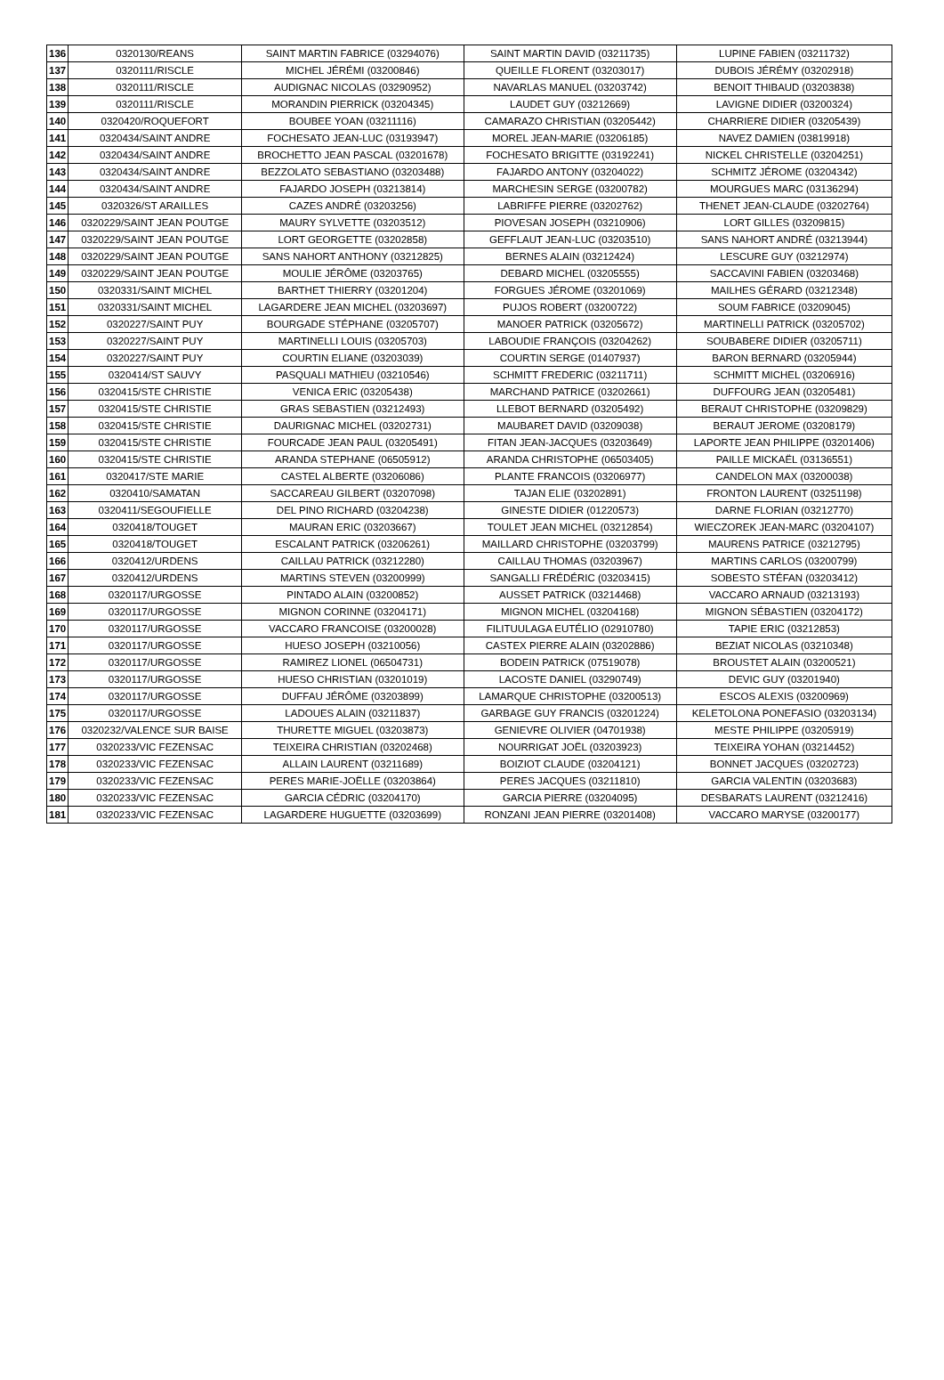| 136 | 0320130/REANS | SAINT MARTIN FABRICE (03294076) | SAINT MARTIN DAVID (03211735) | LUPINE FABIEN (03211732) |
| 137 | 0320111/RISCLE | MICHEL JÉRÉMI (03200846) | QUEILLE FLORENT (03203017) | DUBOIS JÉRÉMY (03202918) |
| 138 | 0320111/RISCLE | AUDIGNAC NICOLAS (03290952) | NAVARLAS MANUEL (03203742) | BENOIT THIBAUD (03203838) |
| 139 | 0320111/RISCLE | MORANDIN PIERRICK (03204345) | LAUDET GUY (03212669) | LAVIGNE DIDIER (03200324) |
| 140 | 0320420/ROQUEFORT | BOUBEE YOAN (03211116) | CAMARAZO CHRISTIAN (03205442) | CHARRIERE DIDIER (03205439) |
| 141 | 0320434/SAINT ANDRE | FOCHESATO JEAN-LUC (03193947) | MOREL JEAN-MARIE (03206185) | NAVEZ DAMIEN (03819918) |
| 142 | 0320434/SAINT ANDRE | BROCHETTO JEAN PASCAL (03201678) | FOCHESATO BRIGITTE (03192241) | NICKEL CHRISTELLE (03204251) |
| 143 | 0320434/SAINT ANDRE | BEZZOLATO SEBASTIANO (03203488) | FAJARDO ANTONY (03204022) | SCHMITZ JÉROME (03204342) |
| 144 | 0320434/SAINT ANDRE | FAJARDO JOSEPH (03213814) | MARCHESIN SERGE (03200782) | MOURGUES MARC (03136294) |
| 145 | 0320326/ST ARAILLES | CAZES ANDRÉ (03203256) | LABRIFFE PIERRE (03202762) | THENET JEAN-CLAUDE (03202764) |
| 146 | 0320229/SAINT JEAN POUTGE | MAURY SYLVETTE (03203512) | PIOVESAN JOSEPH (03210906) | LORT GILLES (03209815) |
| 147 | 0320229/SAINT JEAN POUTGE | LORT GEORGETTE (03202858) | GEFFLAUT JEAN-LUC (03203510) | SANS NAHORT ANDRÉ (03213944) |
| 148 | 0320229/SAINT JEAN POUTGE | SANS NAHORT ANTHONY (03212825) | BERNES ALAIN (03212424) | LESCURE GUY (03212974) |
| 149 | 0320229/SAINT JEAN POUTGE | MOULIE JÉRÔME (03203765) | DEBARD MICHEL (03205555) | SACCAVINI FABIEN (03203468) |
| 150 | 0320331/SAINT MICHEL | BARTHET THIERRY (03201204) | FORGUES JÉROME (03201069) | MAILHES GÉRARD (03212348) |
| 151 | 0320331/SAINT MICHEL | LAGARDERE JEAN MICHEL (03203697) | PUJOS ROBERT (03200722) | SOUM FABRICE (03209045) |
| 152 | 0320227/SAINT PUY | BOURGADE STÉPHANE (03205707) | MANOER PATRICK (03205672) | MARTINELLI PATRICK (03205702) |
| 153 | 0320227/SAINT PUY | MARTINELLI LOUIS (03205703) | LABOUDIE FRANÇOIS (03204262) | SOUBABERE DIDIER (03205711) |
| 154 | 0320227/SAINT PUY | COURTIN ELIANE (03203039) | COURTIN SERGE (01407937) | BARON BERNARD (03205944) |
| 155 | 0320414/ST SAUVY | PASQUALI MATHIEU (03210546) | SCHMITT FREDERIC (03211711) | SCHMITT MICHEL (03206916) |
| 156 | 0320415/STE CHRISTIE | VENICA ERIC (03205438) | MARCHAND PATRICE (03202661) | DUFFOURG JEAN (03205481) |
| 157 | 0320415/STE CHRISTIE | GRAS SEBASTIEN (03212493) | LLEBOT BERNARD (03205492) | BERAUT CHRISTOPHE (03209829) |
| 158 | 0320415/STE CHRISTIE | DAURIGNAC MICHEL (03202731) | MAUBARET DAVID (03209038) | BERAUT JEROME (03208179) |
| 159 | 0320415/STE CHRISTIE | FOURCADE JEAN PAUL (03205491) | FITAN JEAN-JACQUES (03203649) | LAPORTE JEAN PHILIPPE (03201406) |
| 160 | 0320415/STE CHRISTIE | ARANDA STEPHANE (06505912) | ARANDA CHRISTOPHE (06503405) | PAILLE MICKAËL (03136551) |
| 161 | 0320417/STE MARIE | CASTEL ALBERTE (03206086) | PLANTE FRANCOIS (03206977) | CANDELON MAX (03200038) |
| 162 | 0320410/SAMATAN | SACCAREAU GILBERT (03207098) | TAJAN ELIE (03202891) | FRONTON LAURENT (03251198) |
| 163 | 0320411/SEGOUFIELLE | DEL PINO RICHARD (03204238) | GINESTE DIDIER (01220573) | DARNE FLORIAN (03212770) |
| 164 | 0320418/TOUGET | MAURAN ERIC (03203667) | TOULET JEAN MICHEL (03212854) | WIECZOREK JEAN-MARC (03204107) |
| 165 | 0320418/TOUGET | ESCALANT PATRICK (03206261) | MAILLARD CHRISTOPHE (03203799) | MAURENS PATRICE (03212795) |
| 166 | 0320412/URDENS | CAILLAU PATRICK (03212280) | CAILLAU THOMAS (03203967) | MARTINS CARLOS (03200799) |
| 167 | 0320412/URDENS | MARTINS STEVEN (03200999) | SANGALLI FRÉDÉRIC (03203415) | SOBESTO STÉFAN (03203412) |
| 168 | 0320117/URGOSSE | PINTADO ALAIN (03200852) | AUSSET PATRICK (03214468) | VACCARO ARNAUD (03213193) |
| 169 | 0320117/URGOSSE | MIGNON CORINNE (03204171) | MIGNON MICHEL (03204168) | MIGNON SÉBASTIEN (03204172) |
| 170 | 0320117/URGOSSE | VACCARO FRANCOISE (03200028) | FILITUULAGA EUTÉLIO (02910780) | TAPIE ERIC (03212853) |
| 171 | 0320117/URGOSSE | HUESO JOSEPH (03210056) | CASTEX PIERRE ALAIN (03202886) | BEZIAT NICOLAS (03210348) |
| 172 | 0320117/URGOSSE | RAMIREZ LIONEL (06504731) | BODEIN PATRICK (07519078) | BROUSTET ALAIN (03200521) |
| 173 | 0320117/URGOSSE | HUESO CHRISTIAN (03201019) | LACOSTE DANIEL (03290749) | DEVIC GUY (03201940) |
| 174 | 0320117/URGOSSE | DUFFAU JÉRÔME (03203899) | LAMARQUE CHRISTOPHE (03200513) | ESCOS ALEXIS (03200969) |
| 175 | 0320117/URGOSSE | LADOUES ALAIN (03211837) | GARBAGE GUY FRANCIS (03201224) | KELETOLONA PONEFASIO (03203134) |
| 176 | 0320232/VALENCE SUR BAISE | THURETTE MIGUEL (03203873) | GENIEVRE OLIVIER (04701938) | MESTE PHILIPPE (03205919) |
| 177 | 0320233/VIC FEZENSAC | TEIXEIRA CHRISTIAN (03202468) | NOURRIGAT JOËL (03203923) | TEIXEIRA YOHAN (03214452) |
| 178 | 0320233/VIC FEZENSAC | ALLAIN LAURENT (03211689) | BOIZIOT CLAUDE (03204121) | BONNET JACQUES (03202723) |
| 179 | 0320233/VIC FEZENSAC | PERES MARIE-JOËLLE (03203864) | PERES JACQUES (03211810) | GARCIA VALENTIN (03203683) |
| 180 | 0320233/VIC FEZENSAC | GARCIA CÉDRIC (03204170) | GARCIA PIERRE (03204095) | DESBARATS LAURENT (03212416) |
| 181 | 0320233/VIC FEZENSAC | LAGARDERE HUGUETTE (03203699) | RONZANI JEAN PIERRE (03201408) | VACCARO MARYSE (03200177) |